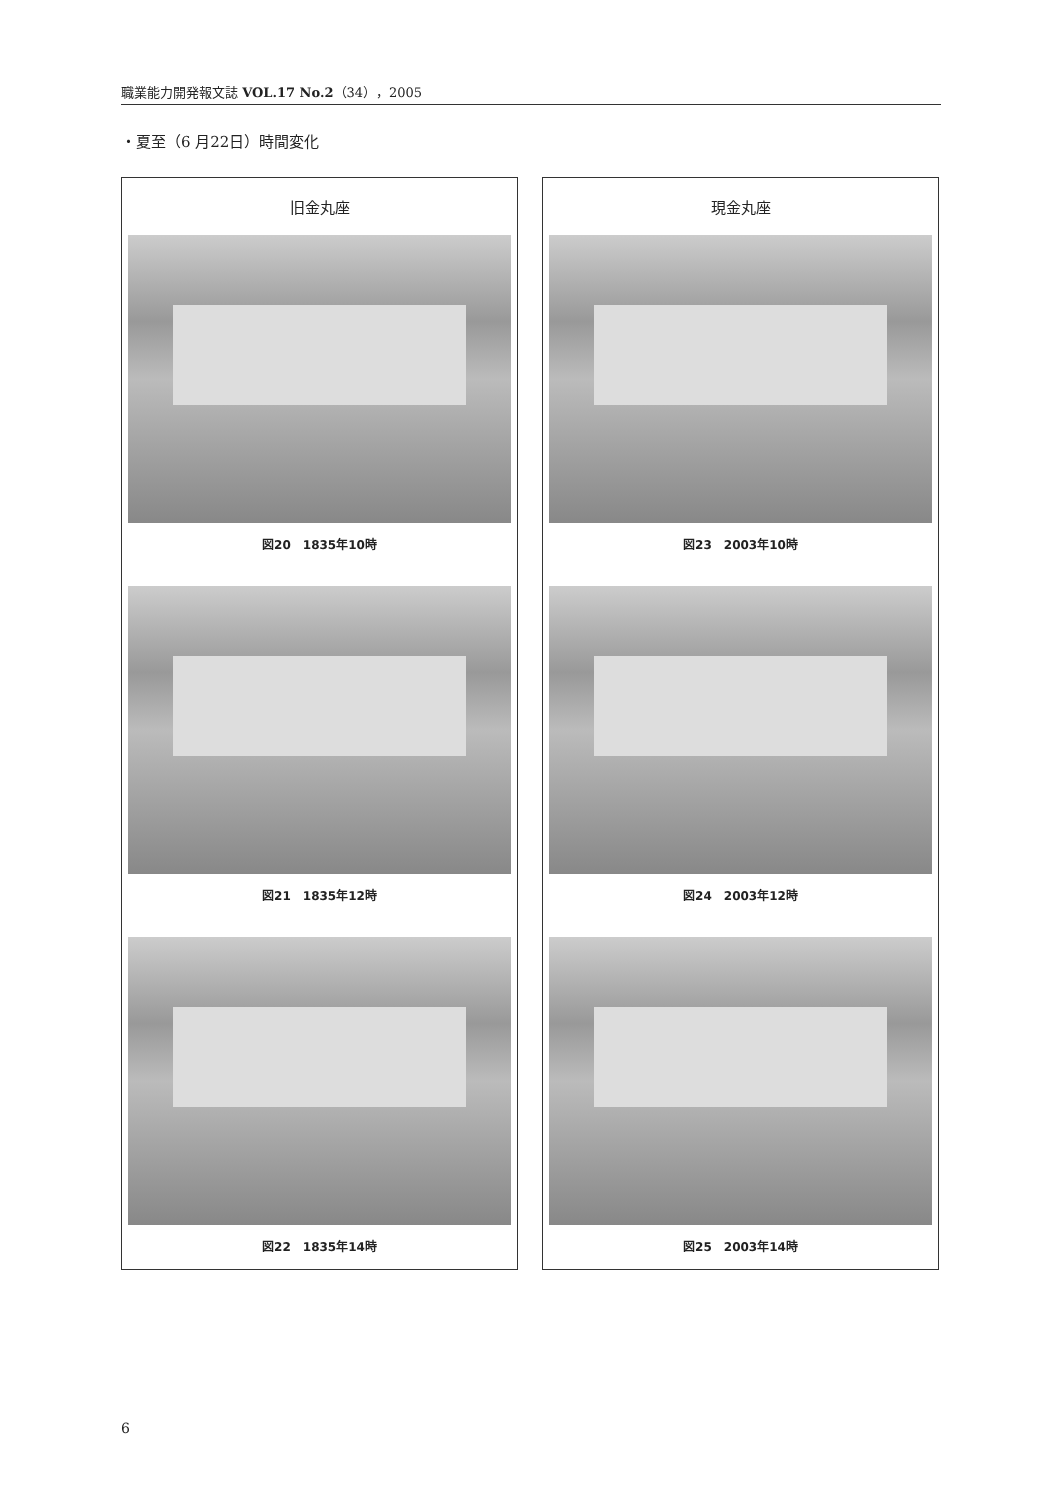職業能力開発報文誌 VOL.17 No.2（34），2005
・夏至（6 月22日）時間変化
旧金丸座
図20　1835年10時
図21　1835年12時
図22　1835年14時
現金丸座
図23　2003年10時
図24　2003年12時
図25　2003年14時
6